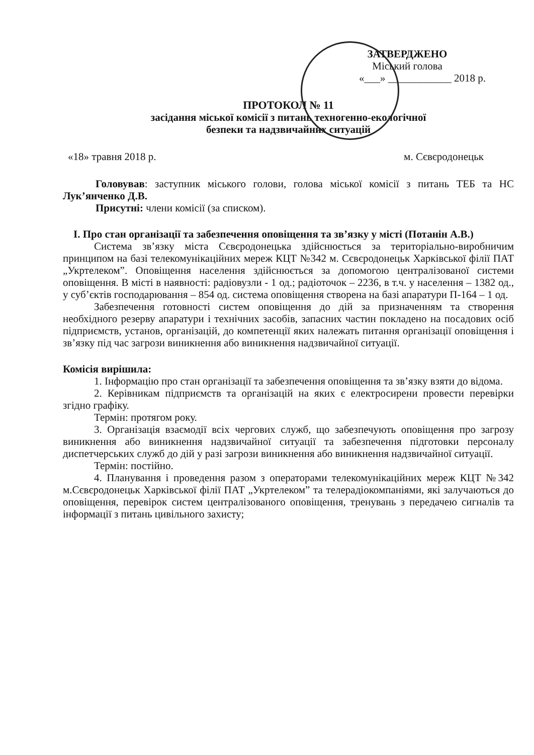ЗАТВЕРДЖЕНО
Міський голова
«___» ____________ 2018 р.
ПРОТОКОЛ № 11
засідання міської комісії з питань техногенно-екологічної
безпеки та надзвичайних ситуацій
«18» травня 2018 р. м. Сєвєродонецьк
Головував: заступник міського голови, голова міської комісії з питань ТЕБ та НС Лук’янченко Д.В.
Присутні: члени комісії (за списком).
І. Про стан організації та забезпечення оповіщення та зв’язку у місті (Потанін А.В.)
Система зв’язку міста Сєвєродонецька здійснюється за територіально-виробничим принципом на базі телекомунікаційних мереж КЦТ №342 м. Сєвєродонецьк Харківської філії ПАТ „Укртелеком”. Оповіщення населення здійснюється за допомогою централізованої системи оповіщення. В місті в наявності: радіовузли - 1 од.; радіоточок – 2236, в т.ч. у населення – 1382 од., у суб’єктів господарювання – 854 од. система оповіщення створена на базі апаратури П-164 – 1 од.
Забезпечення готовності систем оповіщення до дій за призначенням та створення необхідного резерву апаратури і технічних засобів, запасних частин покладено на посадових осіб підприємств, установ, організацій, до компетенції яких належать питання організації оповіщення і зв’язку під час загрози виникнення або виникнення надзвичайної ситуації.
Комісія вирішила:
1. Інформацію про стан організації та забезпечення оповіщення та зв’язку взяти до відома.
2. Керівникам підприємств та організацій на яких є електросирени провести перевірки згідно графіку.
Термін: протягом року.
3. Організація взаємодії всіх чергових служб, що забезпечують оповіщення про загрозу виникнення або виникнення надзвичайної ситуації та забезпечення підготовки персоналу диспетчерських служб до дій у разі загрози виникнення або виникнення надзвичайної ситуації.
Термін: постійно.
4. Планування і проведення разом з операторами телекомунікаційних мереж КЦТ №342 м.Сєвєродонецьк Харківської філії ПАТ „Укртелеком” та телерадіокомпаніями, які залучаються до оповіщення, перевірок систем централізованого оповіщення, тренувань з передачею сигналів та інформації з питань цивільного захисту;